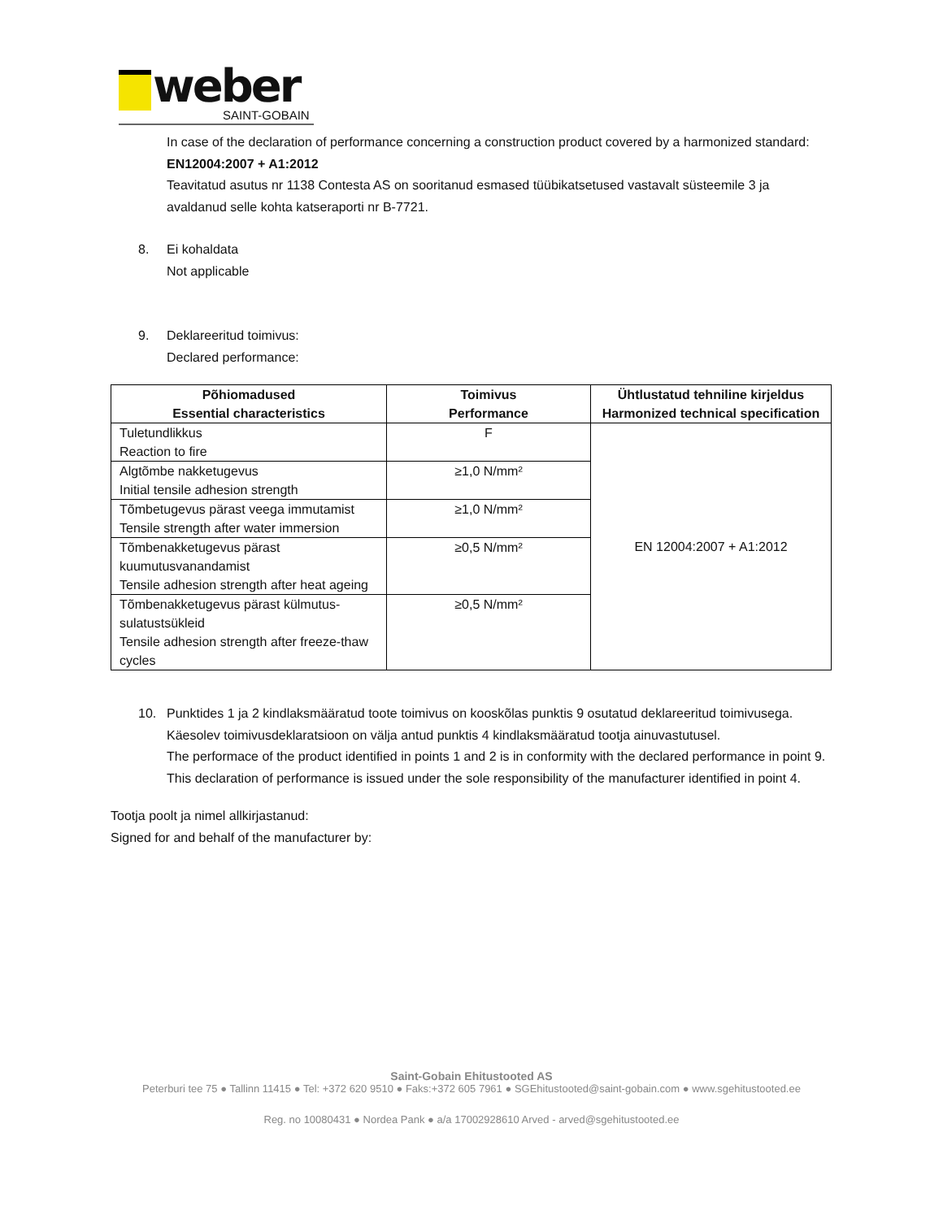weber
SAINT-GOBAIN
In case of the declaration of performance concerning a construction product covered by a harmonized standard:
EN12004:2007 + A1:2012
Teavitatud asutus nr 1138 Contesta AS on sooritanud esmased tüübikatsetused vastavalt süsteemile 3 ja avaldanud selle kohta katseraporti nr B-7721.
8. Ei kohaldata
Not applicable
9. Deklareeritud toimivus:
Declared performance:
| Põhiomadused Essential characteristics | Toimivus Performance | Ühtlustatud tehniline kirjeldus Harmonized technical specification |
| --- | --- | --- |
| Tuletundlikkus Reaction to fire | F | EN 12004:2007 + A1:2012 |
| Algtõmbe nakketugevus Initial tensile adhesion strength | ≥1,0 N/mm² | |
| Tõmbetugevus pärast veega immutamist Tensile strength after water immersion | ≥1,0 N/mm² | |
| Tõmbenakketugevus pärast kuumutusvanandamist Tensile adhesion strength after heat ageing | ≥0,5 N/mm² | |
| Tõmbenakketugevus pärast külmutus-sulatustsükleid Tensile adhesion strength after freeze-thaw cycles | ≥0,5 N/mm² | |
10. Punktides 1 ja 2 kindlaksmääratud toote toimivus on kooskõlas punktis 9 osutatud deklareeritud toimivusega. Käesolev toimivusdeklaratsioon on välja antud punktis 4 kindlaksmääratud tootja ainuvastutusel.
The performace of the product identified in points 1 and 2 is in conformity with the declared performance in point 9. This declaration of performance is issued under the sole responsibility of the manufacturer identified in point 4.
Tootja poolt ja nimel allkirjastanud:
Signed for and behalf of the manufacturer by:
Saint-Gobain Ehitustooted AS
Peterburi tee 75 ● Tallinn 11415 ● Tel: +372 620 9510 ● Faks:+372 605 7961 ● SGEhitustooted@saint-gobain.com ● www.sgehitustooted.ee
Reg. no 10080431 ● Nordea Pank ● a/a 17002928610 Arved - arved@sgehitustooted.ee